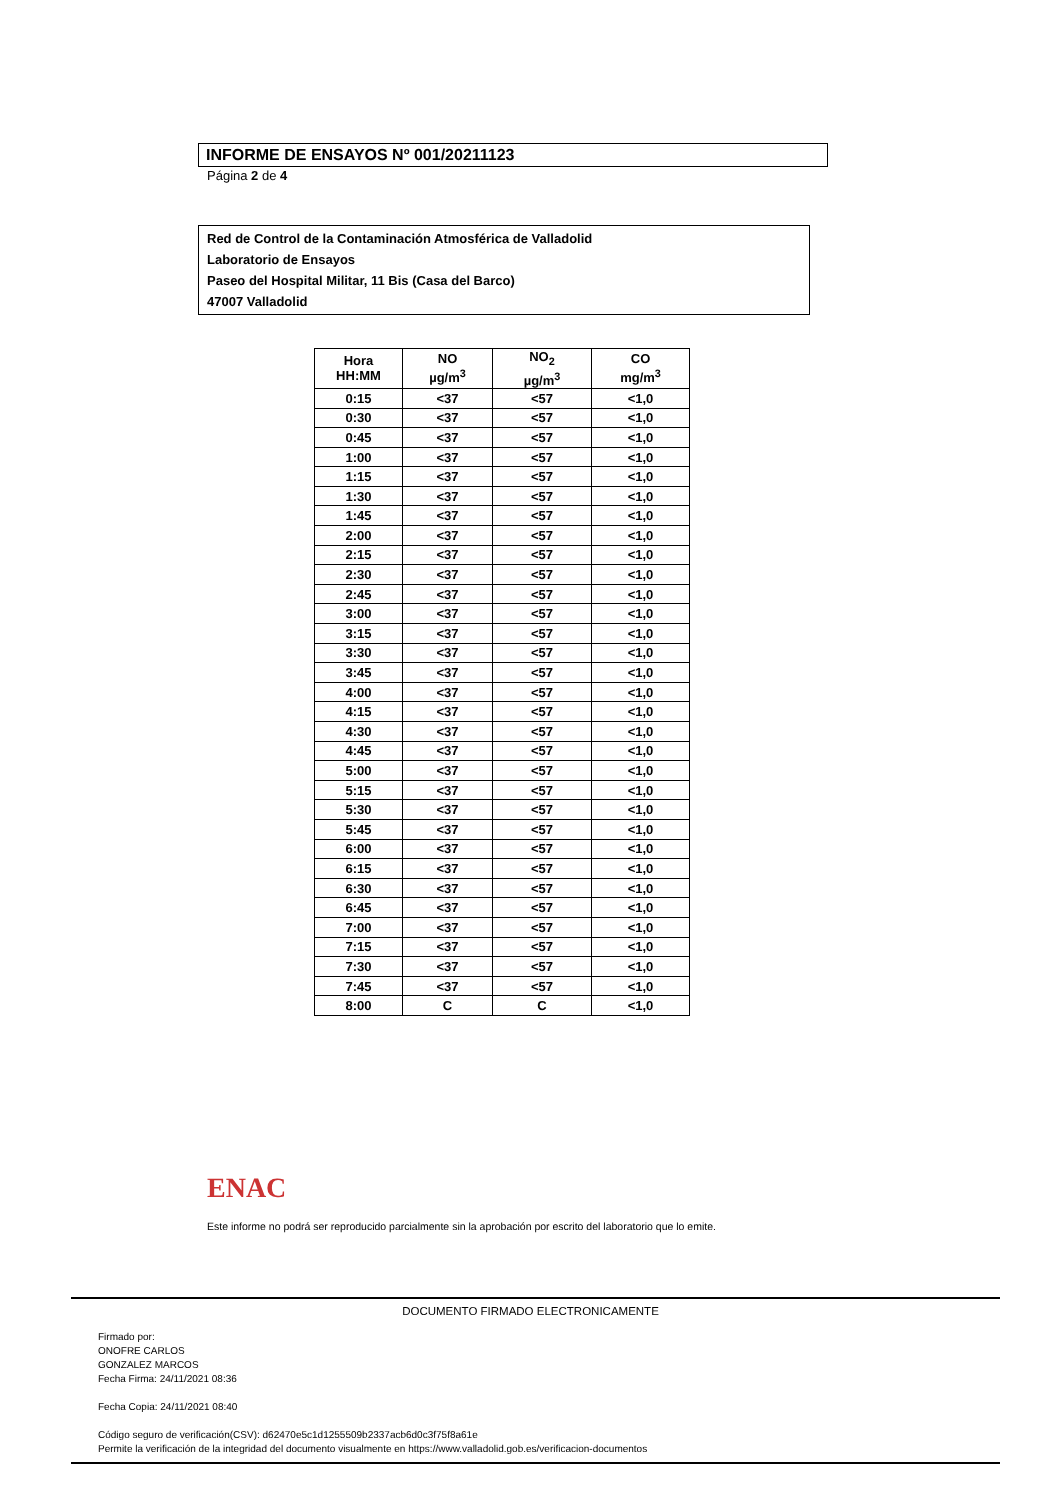INFORME DE ENSAYOS Nº 001/20211123
Página 2 de 4
Red de Control de la Contaminación Atmosférica de Valladolid
Laboratorio de Ensayos
Paseo del Hospital Militar, 11 Bis (Casa del Barco)
47007 Valladolid
| Hora HH:MM | NO µg/m<sup>3</sup> | NO<sub>2</sub> µg/m<sup>3</sup> | CO mg/m<sup>3</sup> |
| --- | --- | --- | --- |
| 0:15 | <37 | <57 | <1,0 |
| 0:30 | <37 | <57 | <1,0 |
| 0:45 | <37 | <57 | <1,0 |
| 1:00 | <37 | <57 | <1,0 |
| 1:15 | <37 | <57 | <1,0 |
| 1:30 | <37 | <57 | <1,0 |
| 1:45 | <37 | <57 | <1,0 |
| 2:00 | <37 | <57 | <1,0 |
| 2:15 | <37 | <57 | <1,0 |
| 2:30 | <37 | <57 | <1,0 |
| 2:45 | <37 | <57 | <1,0 |
| 3:00 | <37 | <57 | <1,0 |
| 3:15 | <37 | <57 | <1,0 |
| 3:30 | <37 | <57 | <1,0 |
| 3:45 | <37 | <57 | <1,0 |
| 4:00 | <37 | <57 | <1,0 |
| 4:15 | <37 | <57 | <1,0 |
| 4:30 | <37 | <57 | <1,0 |
| 4:45 | <37 | <57 | <1,0 |
| 5:00 | <37 | <57 | <1,0 |
| 5:15 | <37 | <57 | <1,0 |
| 5:30 | <37 | <57 | <1,0 |
| 5:45 | <37 | <57 | <1,0 |
| 6:00 | <37 | <57 | <1,0 |
| 6:15 | <37 | <57 | <1,0 |
| 6:30 | <37 | <57 | <1,0 |
| 6:45 | <37 | <57 | <1,0 |
| 7:00 | <37 | <57 | <1,0 |
| 7:15 | <37 | <57 | <1,0 |
| 7:30 | <37 | <57 | <1,0 |
| 7:45 | <37 | <57 | <1,0 |
| 8:00 | C | C | <1,0 |
ENAC
Este informe no podrá ser reproducido parcialmente sin la aprobación por escrito del laboratorio que lo emite.
DOCUMENTO FIRMADO ELECTRONICAMENTE
Firmado por:
ONOFRE CARLOS
GONZALEZ MARCOS
Fecha Firma: 24/11/2021 08:36
Fecha Copia: 24/11/2021 08:40
Código seguro de verificación(CSV): d62470e5c1d1255509b2337acb6d0c3f75f8a61e
Permite la verificación de la integridad del documento visualmente en https://www.valladolid.gob.es/verificacion-documentos